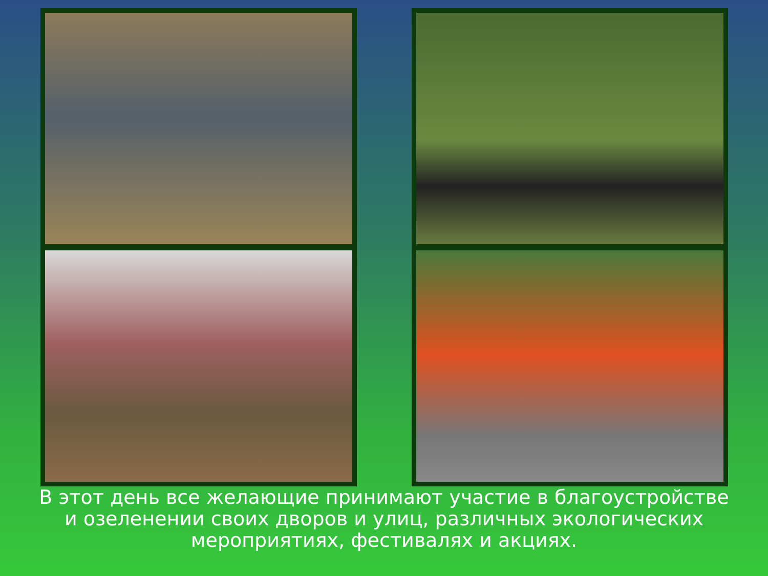В этот день все желающие принимают участие в благоустройстве и озеленении своих дворов и улиц, различных экологических мероприятиях, фестивалях и акциях.